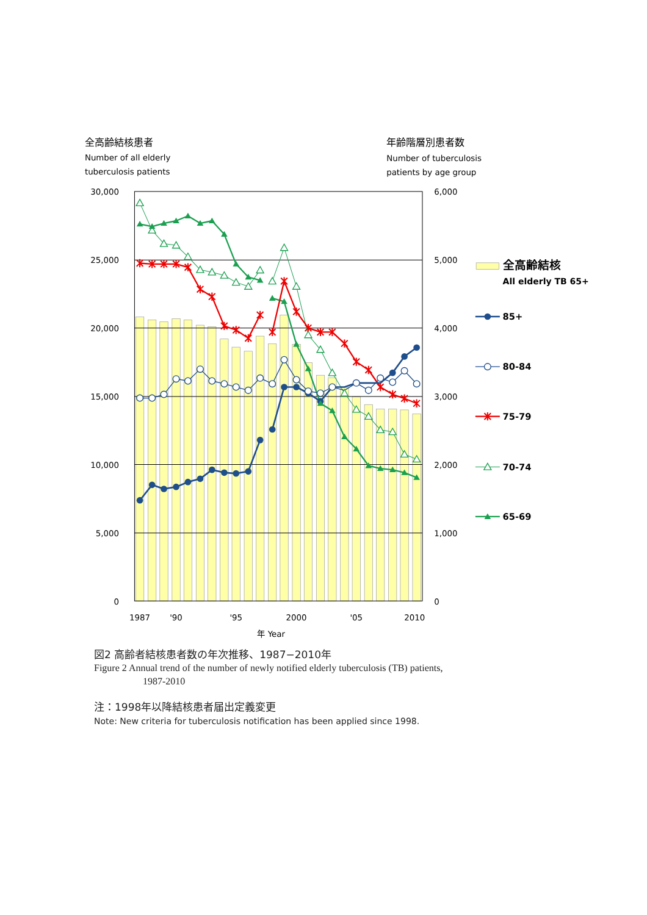全高齢結核患者
Number of all elderly
tuberculosis patients
年齢階層別患者数
Number of tuberculosis
patients by age group
30,000
25,000
20,000
15,000
10,000
5,000
0
6,000
5,000
4,000
3,000
2,000
1,000
0
1987
'90
'95
2000
'05
2010
年 Year
全高齢結核
All elderly TB 65+
85+
80-84
75-79
70-74
65-69
図2 高齢者結核患者数の年次推移、1987−2010年
Figure 2 Annual trend of the number of newly notified elderly tuberculosis (TB) patients,
1987-2010
注：1998年以降結核患者届出定義変更
Note: New criteria for tuberculosis notification has been applied since 1998.